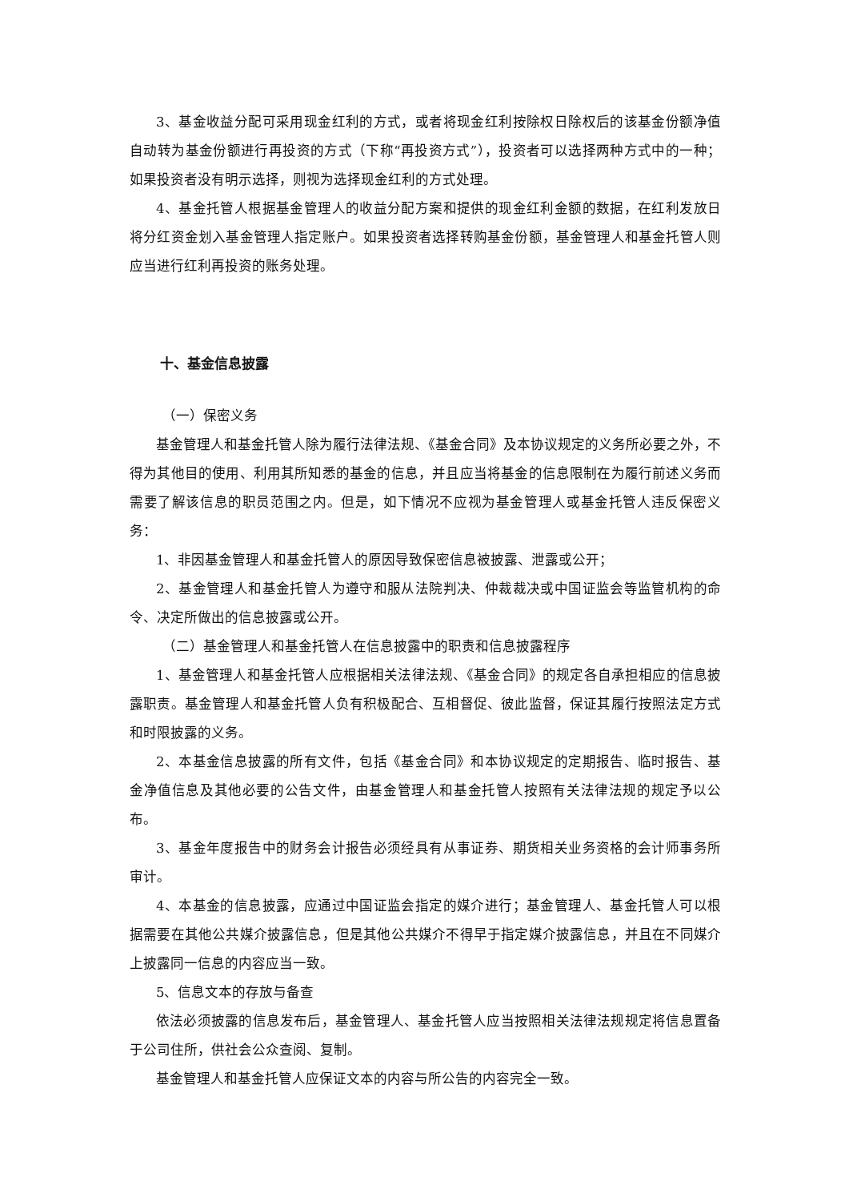3、基金收益分配可采用现金红利的方式，或者将现金红利按除权日除权后的该基金份额净值自动转为基金份额进行再投资的方式（下称“再投资方式”），投资者可以选择两种方式中的一种；如果投资者没有明示选择，则视为选择现金红利的方式处理。
4、基金托管人根据基金管理人的收益分配方案和提供的现金红利金额的数据，在红利发放日将分红资金划入基金管理人指定账户。如果投资者选择转购基金份额，基金管理人和基金托管人则应当进行红利再投资的账务处理。
十、基金信息披露
（一）保密义务
基金管理人和基金托管人除为履行法律法规、《基金合同》及本协议规定的义务所必要之外，不得为其他目的使用、利用其所知悉的基金的信息，并且应当将基金的信息限制在为履行前述义务而需要了解该信息的职员范围之内。但是，如下情况不应视为基金管理人或基金托管人违反保密义务：
1、非因基金管理人和基金托管人的原因导致保密信息被披露、泄露或公开；
2、基金管理人和基金托管人为遵守和服从法院判决、仲裁裁决或中国证监会等监管机构的命令、决定所做出的信息披露或公开。
（二）基金管理人和基金托管人在信息披露中的职责和信息披露程序
1、基金管理人和基金托管人应根据相关法律法规、《基金合同》的规定各自承担相应的信息披露职责。基金管理人和基金托管人负有积极配合、互相督促、彼此监督，保证其履行按照法定方式和时限披露的义务。
2、本基金信息披露的所有文件，包括《基金合同》和本协议规定的定期报告、临时报告、基金净值信息及其他必要的公告文件，由基金管理人和基金托管人按照有关法律法规的规定予以公布。
3、基金年度报告中的财务会计报告必须经具有从事证券、期货相关业务资格的会计师事务所审计。
4、本基金的信息披露，应通过中国证监会指定的媒介进行；基金管理人、基金托管人可以根据需要在其他公共媒介披露信息，但是其他公共媒介不得早于指定媒介披露信息，并且在不同媒介上披露同一信息的内容应当一致。
5、信息文本的存放与备查
依法必须披露的信息发布后，基金管理人、基金托管人应当按照相关法律法规规定将信息置备于公司住所，供社会公众查阅、复制。
基金管理人和基金托管人应保证文本的内容与所公告的内容完全一致。